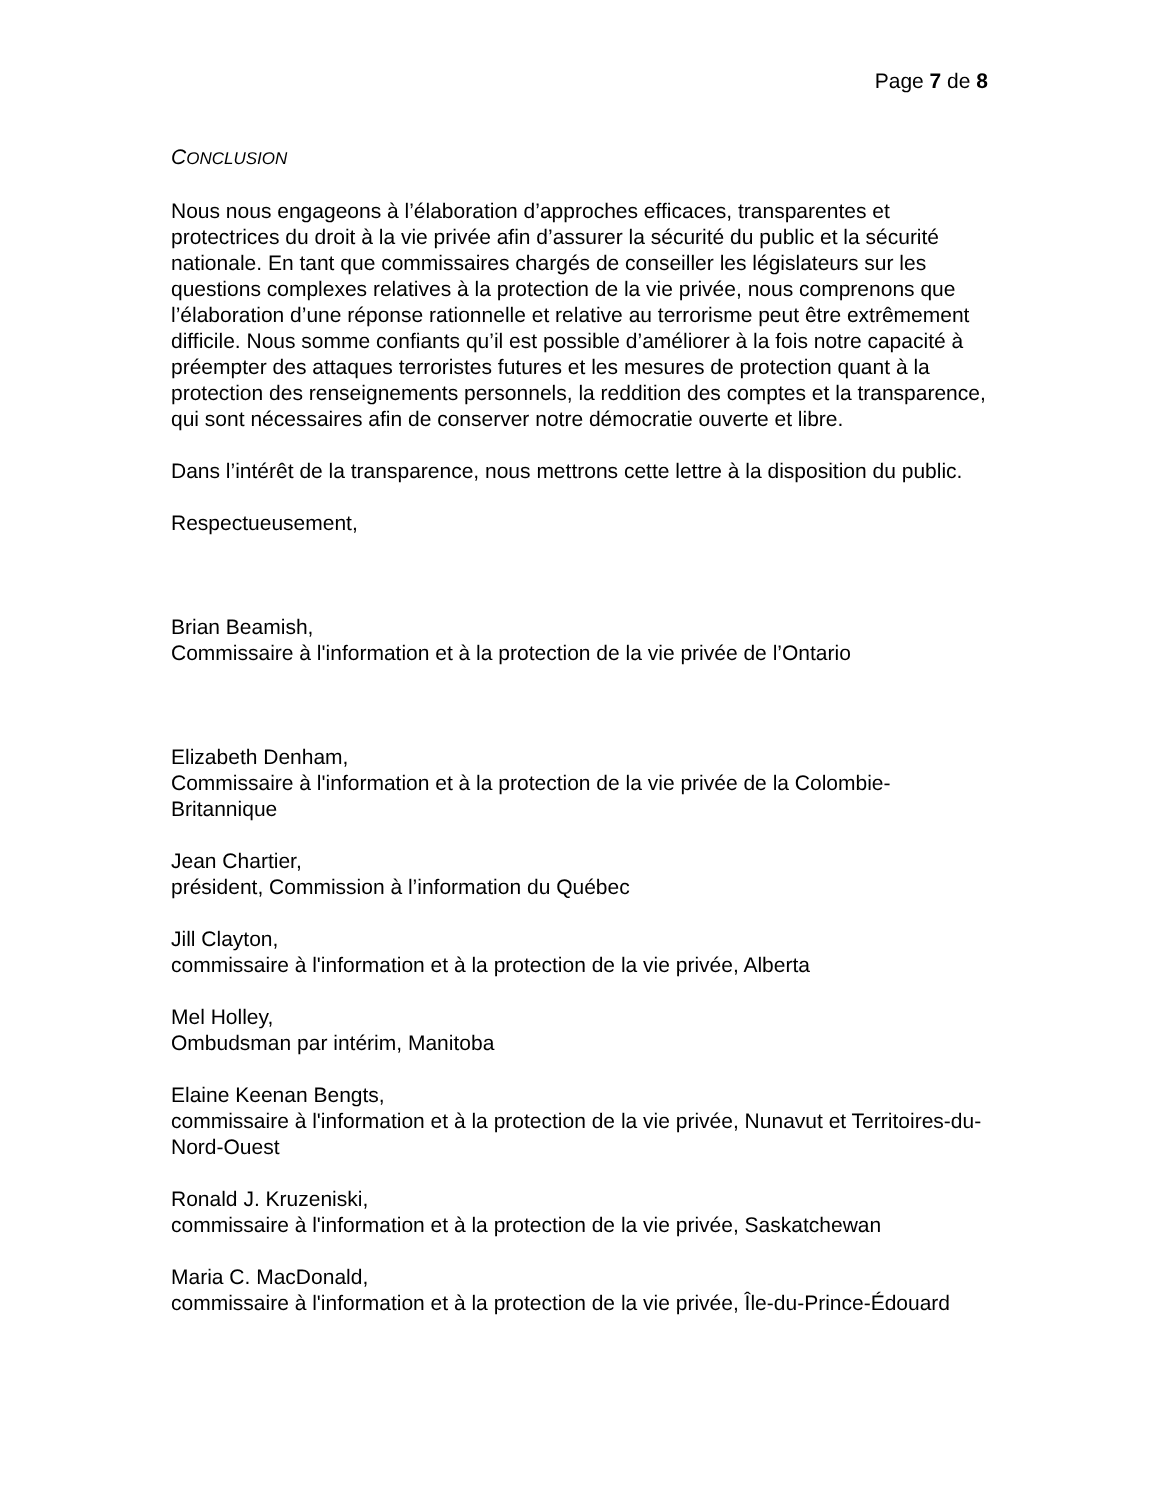Page 7 de 8
CONCLUSION
Nous nous engageons à l’élaboration d’approches efficaces, transparentes et protectrices du droit à la vie privée afin d’assurer la sécurité du public et la sécurité nationale. En tant que commissaires chargés de conseiller les législateurs sur les questions complexes relatives à la protection de la vie privée, nous comprenons que l’élaboration d’une réponse rationnelle et relative au terrorisme peut être extrêmement difficile. Nous somme confiants qu’il est possible d’améliorer à la fois notre capacité à préempter des attaques terroristes futures et les mesures de protection quant à la protection des renseignements personnels, la reddition des comptes et la transparence, qui sont nécessaires afin de conserver notre démocratie ouverte et libre.
Dans l’intérêt de la transparence, nous mettrons cette lettre à la disposition du public.
Respectueusement,
Brian Beamish,
Commissaire à l'information et à la protection de la vie privée de l’Ontario
Elizabeth Denham,
Commissaire à l'information et à la protection de la vie privée de la Colombie-Britannique
Jean Chartier,
président, Commission à l’information du Québec
Jill Clayton,
commissaire à l'information et à la protection de la vie privée, Alberta
Mel Holley,
Ombudsman par intérim, Manitoba
Elaine Keenan Bengts,
commissaire à l'information et à la protection de la vie privée, Nunavut et Territoires-du-Nord-Ouest
Ronald J. Kruzeniski,
commissaire à l'information et à la protection de la vie privée, Saskatchewan
Maria C. MacDonald,
commissaire à l'information et à la protection de la vie privée, Île-du-Prince-Édouard